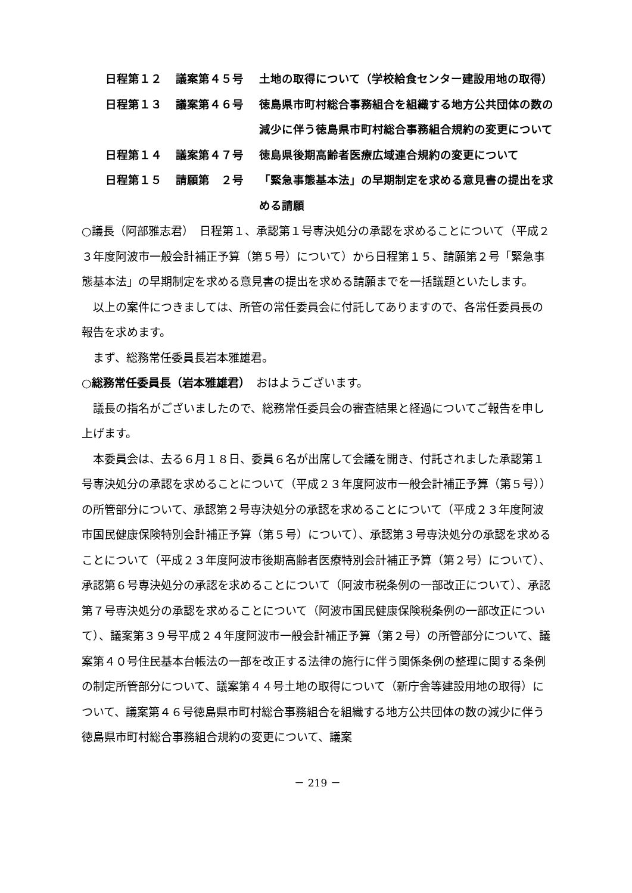日程第１２ 議案第４５号 土地の取得について（学校給食センター建設用地の取得）
日程第１３ 議案第４６号 徳島県市町村総合事務組合を組織する地方公共団体の数の減少に伴う徳島県市町村総合事務組合規約の変更について
日程第１４ 議案第４７号 徳島県後期高齢者医療広域連合規約の変更について
日程第１５ 請願第　２号 「緊急事態基本法」の早期制定を求める意見書の提出を求める請願
○議長（阿部雅志君）　日程第１、承認第１号専決処分の承認を求めることについて（平成２３年度阿波市一般会計補正予算（第５号）について）から日程第１５、請願第２号「緊急事態基本法」の早期制定を求める意見書の提出を求める請願までを一括議題といたします。
以上の案件につきましては、所管の常任委員会に付託してありますので、各常任委員長の報告を求めます。
まず、総務常任委員長岩本雅雄君。
○総務常任委員長（岩本雅雄君）　おはようございます。
議長の指名がございましたので、総務常任委員会の審査結果と経過についてご報告を申し上げます。
本委員会は、去る６月１８日、委員６名が出席して会議を開き、付託されました承認第１号専決処分の承認を求めることについて（平成２３年度阿波市一般会計補正予算（第５号））の所管部分について、承認第２号専決処分の承認を求めることについて（平成２３年度阿波市国民健康保険特別会計補正予算（第５号）について）、承認第３号専決処分の承認を求めることについて（平成２３年度阿波市後期高齢者医療特別会計補正予算（第２号）について）、承認第６号専決処分の承認を求めることについて（阿波市税条例の一部改正について）、承認第７号専決処分の承認を求めることについて（阿波市国民健康保険税条例の一部改正について）、議案第３９号平成２４年度阿波市一般会計補正予算（第２号）の所管部分について、議案第４０号住民基本台帳法の一部を改正する法律の施行に伴う関係条例の整理に関する条例の制定所管部分について、議案第４４号土地の取得について（新庁舎等建設用地の取得）について、議案第４６号徳島県市町村総合事務組合を組織する地方公共団体の数の減少に伴う徳島県市町村総合事務組合規約の変更について、議案
－ 219 －